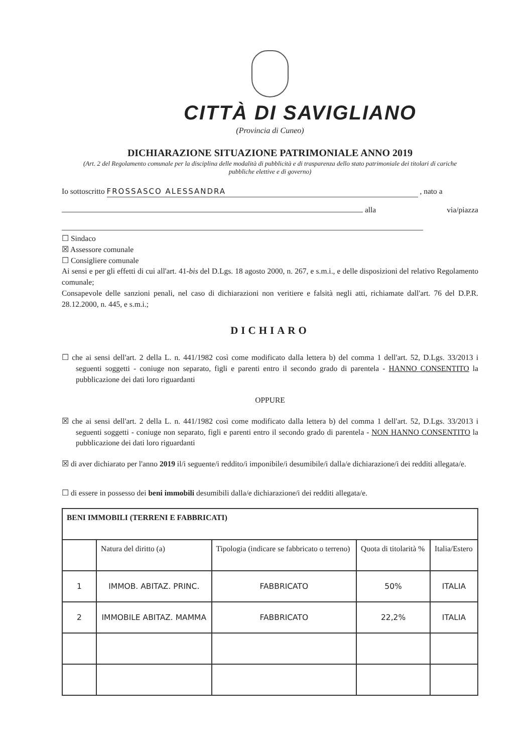CITTÀ DI SAVIGLIANO
(Provincia di Cuneo)
DICHIARAZIONE SITUAZIONE PATRIMONIALE ANNO 2019
(Art. 2 del Regolamento comunale per la disciplina delle modalità di pubblicità e di trasparenza dello stato patrimoniale dei titolari di cariche pubbliche elettive e di governo)
Io sottoscritto FROSSASCO ALESSANDRA , nato a
alla via/piazza
☐ Sindaco
☒ Assessore comunale
☐ Consigliere comunale
Ai sensi e per gli effetti di cui all'art. 41-bis del D.Lgs. 18 agosto 2000, n. 267, e s.m.i., e delle disposizioni del relativo Regolamento comunale;
Consapevole delle sanzioni penali, nel caso di dichiarazioni non veritiere e falsità negli atti, richiamate dall'art. 76 del D.P.R. 28.12.2000, n. 445, e s.m.i.;
DICHIARO
☐ che ai sensi dell'art. 2 della L. n. 441/1982 così come modificato dalla lettera b) del comma 1 dell'art. 52, D.Lgs. 33/2013 i seguenti soggetti - coniuge non separato, figli e parenti entro il secondo grado di parentela - HANNO CONSENTITO la pubblicazione dei dati loro riguardanti
OPPURE
☒ che ai sensi dell'art. 2 della L. n. 441/1982 così come modificato dalla lettera b) del comma 1 dell'art. 52, D.Lgs. 33/2013 i seguenti soggetti - coniuge non separato, figli e parenti entro il secondo grado di parentela - NON HANNO CONSENTITO la pubblicazione dei dati loro riguardanti
☒ di aver dichiarato per l'anno 2019 il/i seguente/i reddito/i imponibile/i desumibile/i dalla/e dichiarazione/i dei redditi allegata/e.
☐ di essere in possesso dei beni immobili desumibili dalla/e dichiarazione/i dei redditi allegata/e.
| BENI IMMOBILI (TERRENI E FABBRICATI) | | | | |
| --- | --- | --- | --- | --- |
| | Natura del diritto (a) | Tipologia (indicare se fabbricato o terreno) | Quota di titolarità % | Italia/Estero |
| 1 | IMMOB. ABITAZ. PRINC. | FABBRICATO | 50% | ITALIA |
| 2 | IMMOBILE ABITAZ. MAMMA | FABBRICATO | 22,2% | ITALIA |